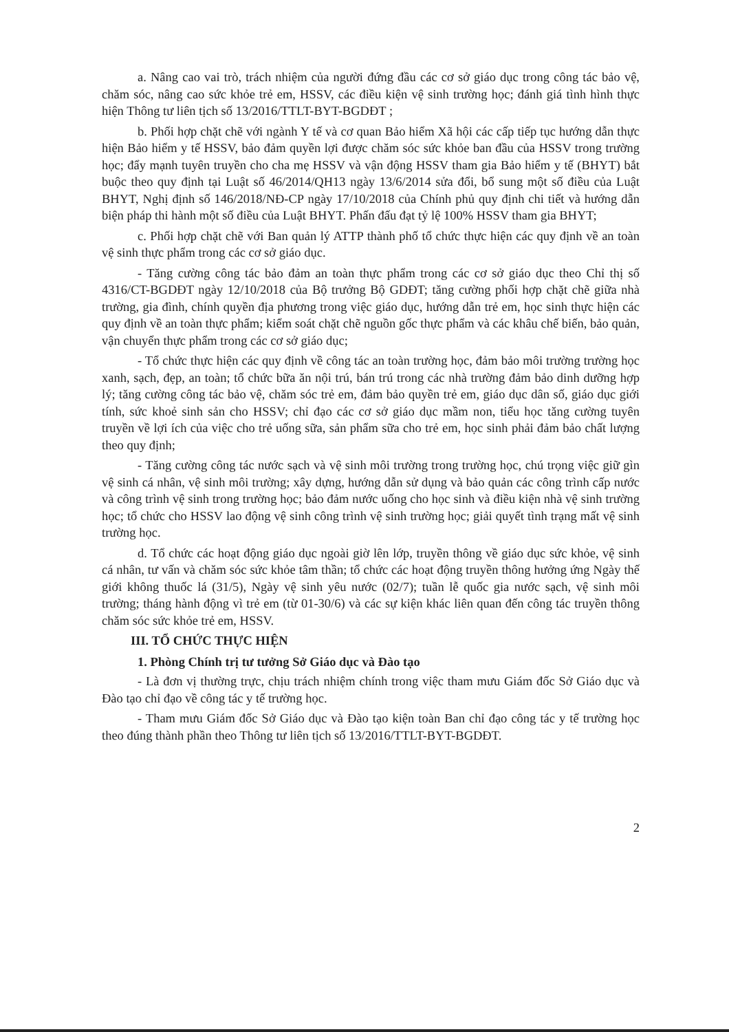a. Nâng cao vai trò, trách nhiệm của người đứng đầu các cơ sở giáo dục trong công tác bảo vệ, chăm sóc, nâng cao sức khỏe trẻ em, HSSV, các điều kiện vệ sinh trường học; đánh giá tình hình thực hiện Thông tư liên tịch số 13/2016/TTLT-BYT-BGDĐT ;
b. Phối hợp chặt chẽ với ngành Y tế và cơ quan Bảo hiểm Xã hội các cấp tiếp tục hướng dẫn thực hiện Bảo hiểm y tế HSSV, bảo đảm quyền lợi được chăm sóc sức khỏe ban đầu của HSSV trong trường học; đẩy mạnh tuyên truyền cho cha mẹ HSSV và vận động HSSV tham gia Bảo hiểm y tế (BHYT) bắt buộc theo quy định tại Luật số 46/2014/QH13 ngày 13/6/2014 sửa đổi, bổ sung một số điều của Luật BHYT, Nghị định số 146/2018/NĐ-CP ngày 17/10/2018 của Chính phủ quy định chi tiết và hướng dẫn biện pháp thi hành một số điều của Luật BHYT. Phấn đấu đạt tỷ lệ 100% HSSV tham gia BHYT;
c. Phối hợp chặt chẽ với Ban quản lý ATTP thành phố tổ chức thực hiện các quy định về an toàn vệ sinh thực phẩm trong các cơ sở giáo dục.
- Tăng cường công tác bảo đảm an toàn thực phẩm trong các cơ sở giáo dục theo Chỉ thị số 4316/CT-BGDĐT ngày 12/10/2018 của Bộ trưởng Bộ GDĐT; tăng cường phối hợp chặt chẽ giữa nhà trường, gia đình, chính quyền địa phương trong việc giáo dục, hướng dẫn trẻ em, học sinh thực hiện các quy định về an toàn thực phẩm; kiểm soát chặt chẽ nguồn gốc thực phẩm và các khâu chế biến, bảo quản, vận chuyển thực phẩm trong các cơ sở giáo dục;
- Tổ chức thực hiện các quy định về công tác an toàn trường học, đảm bảo môi trường trường học xanh, sạch, đẹp, an toàn; tổ chức bữa ăn nội trú, bán trú trong các nhà trường đảm bảo dinh dưỡng hợp lý; tăng cường công tác bảo vệ, chăm sóc trẻ em, đảm bảo quyền trẻ em, giáo dục dân số, giáo dục giới tính, sức khoẻ sinh sản cho HSSV; chỉ đạo các cơ sở giáo dục mầm non, tiểu học tăng cường tuyên truyền về lợi ích của việc cho trẻ uống sữa, sản phẩm sữa cho trẻ em, học sinh phải đảm bảo chất lượng theo quy định;
- Tăng cường công tác nước sạch và vệ sinh môi trường trong trường học, chú trọng việc giữ gìn vệ sinh cá nhân, vệ sinh môi trường; xây dựng, hướng dẫn sử dụng và bảo quản các công trình cấp nước và công trình vệ sinh trong trường học; bảo đảm nước uống cho học sinh và điều kiện nhà vệ sinh trường học; tổ chức cho HSSV lao động vệ sinh công trình vệ sinh trường học; giải quyết tình trạng mất vệ sinh trường học.
d. Tổ chức các hoạt động giáo dục ngoài giờ lên lớp, truyền thông về giáo dục sức khỏe, vệ sinh cá nhân, tư vấn và chăm sóc sức khỏe tâm thần; tổ chức các hoạt động truyền thông hưởng ứng Ngày thế giới không thuốc lá (31/5), Ngày vệ sinh yêu nước (02/7); tuần lễ quốc gia nước sạch, vệ sinh môi trường; tháng hành động vì trẻ em (từ 01-30/6) và các sự kiện khác liên quan đến công tác truyền thông chăm sóc sức khỏe trẻ em, HSSV.
III. TỔ CHỨC THỰC HIỆN
1. Phòng Chính trị tư tưởng Sở Giáo dục và Đào tạo
- Là đơn vị thường trực, chịu trách nhiệm chính trong việc tham mưu Giám đốc Sở Giáo dục và Đào tạo chỉ đạo về công tác y tế trường học.
- Tham mưu Giám đốc Sở Giáo dục và Đào tạo kiện toàn Ban chỉ đạo công tác y tế trường học theo đúng thành phần theo Thông tư liên tịch số 13/2016/TTLT-BYT-BGDĐT.
2